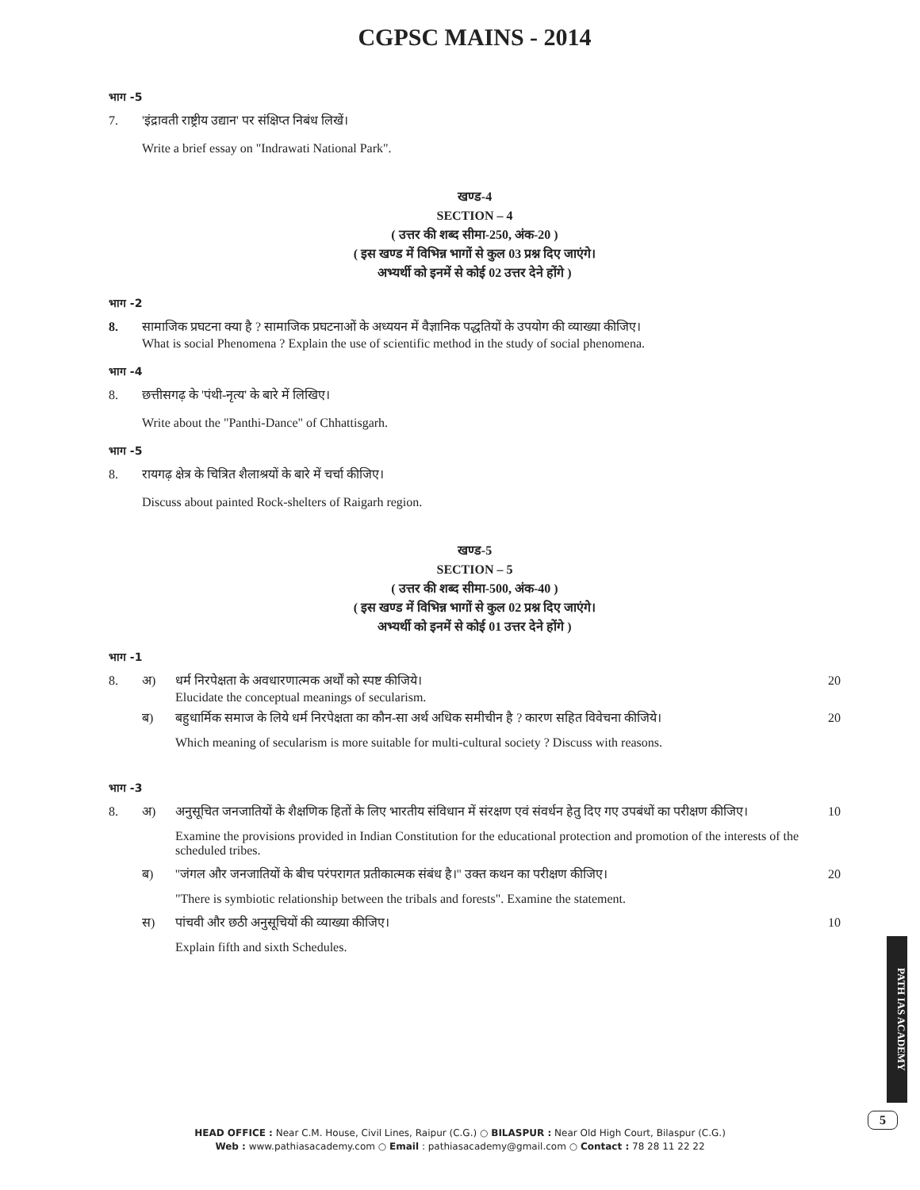CGPSC MAINS - 2014
भाग -5
7. 'इंद्रावती राष्ट्रीय उद्यान' पर संक्षिप्त निबंध लिखें।
Write a brief essay on "Indrawati National Park".
खण्ड-4
SECTION – 4
( उत्तर की शब्द सीमा-250, अंक-20 )
( इस खण्ड में विभिन्न भागों से कुल 03 प्रश्न दिए जाएंगे।
अभ्यर्थी को इनमें से कोई 02 उत्तर देने होंगे )
भाग -2
8. सामाजिक प्रघटना क्या है ? सामाजिक प्रघटनाओं के अध्ययन में वैज्ञानिक पद्धतियों के उपयोग की व्याख्या कीजिए।
What is social Phenomena ? Explain the use of scientific method in the study of social phenomena.
भाग -4
8. छत्तीसगढ़ के 'पंथी-नृत्य' के बारे में लिखिए।
Write about the "Panthi-Dance" of Chhattisgarh.
भाग -5
8. रायगढ़ क्षेत्र के चित्रित शैलाश्रयों के बारे में चर्चा कीजिए।
Discuss about painted Rock-shelters of Raigarh region.
खण्ड-5
SECTION – 5
( उत्तर की शब्द सीमा-500, अंक-40 )
( इस खण्ड में विभिन्न भागों से कुल 02 प्रश्न दिए जाएंगे।
अभ्यर्थी को इनमें से कोई 01 उत्तर देने होंगे )
भाग -1
8. अ) धर्म निरपेक्षता के अवधारणात्मक अर्थों को स्पष्ट कीजिये।
Elucidate the conceptual meanings of secularism. 20
ब) बहुधार्मिक समाज के लिये धर्म निरपेक्षता का कौन-सा अर्थ अधिक समीचीन है ? कारण सहित विवेचना कीजिये। 20
Which meaning of secularism is more suitable for multi-cultural society ? Discuss with reasons.
भाग -3
8. अ) अनुसूचित जनजातियों के शैक्षणिक हितों के लिए भारतीय संविधान में संरक्षण एवं संवर्धन हेतु दिए गए उपबंधों का परीक्षण कीजिए। 10
Examine the provisions provided in Indian Constitution for the educational protection and promotion of the interests of the scheduled tribes.
ब) ''जंगल और जनजातियों के बीच परंपरागत प्रतीकात्मक संबंध है।'' उक्त कथन का परीक्षण कीजिए। 20
"There is symbiotic relationship between the tribals and forests". Examine the statement.
स) पांचवी और छठी अनुसूचियों की व्याख्या कीजिए। 10
Explain fifth and sixth Schedules.
PATH IAS ACADEMY
5
HEAD OFFICE : Near C.M. House, Civil Lines, Raipur (C.G.) ○ BILASPUR : Near Old High Court, Bilaspur (C.G.)
Web : www.pathiasacademy.com ○ Email : pathiasacademy@gmail.com ○ Contact : 78 28 11 22 22